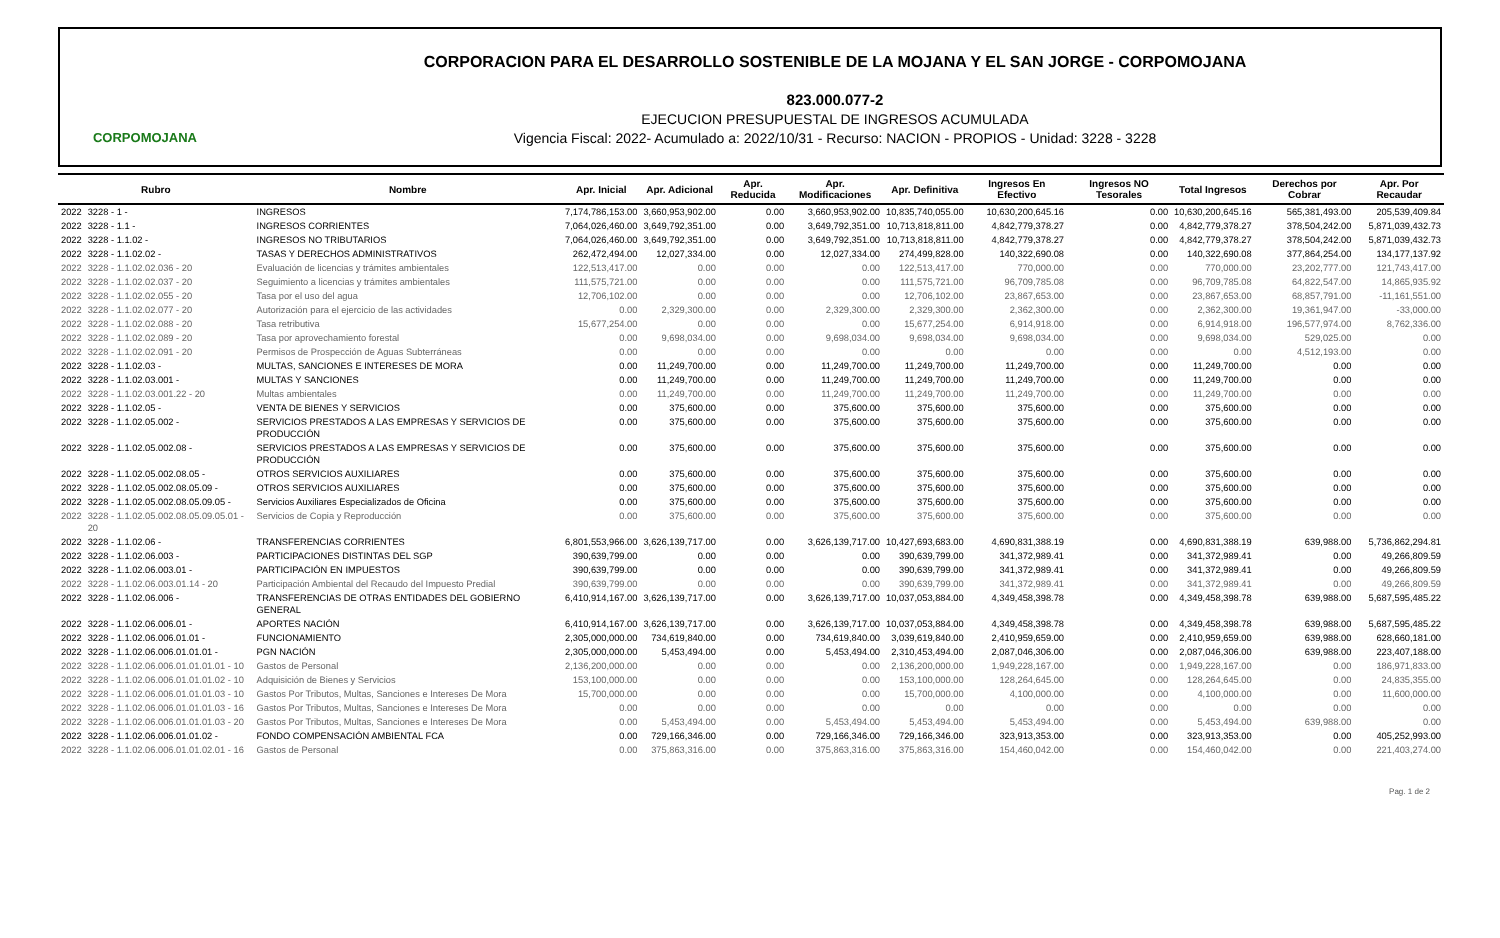CORPOMOJANA
CORPORACION PARA EL DESARROLLO SOSTENIBLE DE LA MOJANA Y EL SAN JORGE - CORPOMOJANA
823.000.077-2
EJECUCION PRESUPUESTAL DE INGRESOS ACUMULADA
Vigencia Fiscal: 2022- Acumulado a: 2022/10/31 - Recurso: NACION - PROPIOS - Unidad: 3228 - 3228
| Rubro | | Nombre | Apr. Inicial | Apr. Adicional | Apr. Reducida | Apr. Modificaciones | Apr. Definitiva | Ingresos En Efectivo | Ingresos NO Tesorales | Total Ingresos | Derechos por Cobrar | Apr. Por Recaudar |
| --- | --- | --- | --- | --- | --- | --- | --- | --- | --- | --- | --- | --- |
| 2022 | 3228 - 1 - | INGRESOS | 7,174,786,153.00 | 3,660,953,902.00 | 0.00 | 3,660,953,902.00 | 10,835,740,055.00 | 10,630,200,645.16 | 0.00 | 10,630,200,645.16 | 565,381,493.00 | 205,539,409.84 |
| 2022 | 3228 - 1.1 - | INGRESOS CORRIENTES | 7,064,026,460.00 | 3,649,792,351.00 | 0.00 | 3,649,792,351.00 | 10,713,818,811.00 | 4,842,779,378.27 | 0.00 | 4,842,779,378.27 | 378,504,242.00 | 5,871,039,432.73 |
| 2022 | 3228 - 1.1.02 - | INGRESOS NO TRIBUTARIOS | 7,064,026,460.00 | 3,649,792,351.00 | 0.00 | 3,649,792,351.00 | 10,713,818,811.00 | 4,842,779,378.27 | 0.00 | 4,842,779,378.27 | 378,504,242.00 | 5,871,039,432.73 |
| 2022 | 3228 - 1.1.02.02 - | TASAS Y DERECHOS ADMINISTRATIVOS | 262,472,494.00 | 12,027,334.00 | 0.00 | 12,027,334.00 | 274,499,828.00 | 140,322,690.08 | 0.00 | 140,322,690.08 | 377,864,254.00 | 134,177,137.92 |
| 2022 | 3228 - 1.1.02.02.036 - 20 | Evaluación de licencias y trámites ambientales | 122,513,417.00 | 0.00 | 0.00 | 0.00 | 122,513,417.00 | 770,000.00 | 0.00 | 770,000.00 | 23,202,777.00 | 121,743,417.00 |
| 2022 | 3228 - 1.1.02.02.037 - 20 | Seguimiento a licencias y trámites ambientales | 111,575,721.00 | 0.00 | 0.00 | 0.00 | 111,575,721.00 | 96,709,785.08 | 0.00 | 96,709,785.08 | 64,822,547.00 | 14,865,935.92 |
| 2022 | 3228 - 1.1.02.02.055 - 20 | Tasa por el uso del agua | 12,706,102.00 | 0.00 | 0.00 | 0.00 | 12,706,102.00 | 23,867,653.00 | 0.00 | 23,867,653.00 | 68,857,791.00 | -11,161,551.00 |
| 2022 | 3228 - 1.1.02.02.077 - 20 | Autorización para el ejercicio de las actividades | 0.00 | 2,329,300.00 | 0.00 | 2,329,300.00 | 2,329,300.00 | 2,362,300.00 | 0.00 | 2,362,300.00 | 19,361,947.00 | -33,000.00 |
| 2022 | 3228 - 1.1.02.02.088 - 20 | Tasa retributiva | 15,677,254.00 | 0.00 | 0.00 | 0.00 | 15,677,254.00 | 6,914,918.00 | 0.00 | 6,914,918.00 | 196,577,974.00 | 8,762,336.00 |
| 2022 | 3228 - 1.1.02.02.089 - 20 | Tasa por aprovechamiento forestal | 0.00 | 9,698,034.00 | 0.00 | 9,698,034.00 | 9,698,034.00 | 9,698,034.00 | 0.00 | 9,698,034.00 | 529,025.00 | 0.00 |
| 2022 | 3228 - 1.1.02.02.091 - 20 | Permisos de Prospección de Aguas Subterráneas | 0.00 | 0.00 | 0.00 | 0.00 | 0.00 | 0.00 | 0.00 | 0.00 | 4,512,193.00 | 0.00 |
| 2022 | 3228 - 1.1.02.03 - | MULTAS, SANCIONES E INTERESES DE MORA | 0.00 | 11,249,700.00 | 0.00 | 11,249,700.00 | 11,249,700.00 | 11,249,700.00 | 0.00 | 11,249,700.00 | 0.00 | 0.00 |
| 2022 | 3228 - 1.1.02.03.001 - | MULTAS Y SANCIONES | 0.00 | 11,249,700.00 | 0.00 | 11,249,700.00 | 11,249,700.00 | 11,249,700.00 | 0.00 | 11,249,700.00 | 0.00 | 0.00 |
| 2022 | 3228 - 1.1.02.03.001.22 - 20 | Multas ambientales | 0.00 | 11,249,700.00 | 0.00 | 11,249,700.00 | 11,249,700.00 | 11,249,700.00 | 0.00 | 11,249,700.00 | 0.00 | 0.00 |
| 2022 | 3228 - 1.1.02.05 - | VENTA DE BIENES Y SERVICIOS | 0.00 | 375,600.00 | 0.00 | 375,600.00 | 375,600.00 | 375,600.00 | 0.00 | 375,600.00 | 0.00 | 0.00 |
| 2022 | 3228 - 1.1.02.05.002 - | SERVICIOS PRESTADOS A LAS EMPRESAS Y SERVICIOS DE PRODUCCIÓN | 0.00 | 375,600.00 | 0.00 | 375,600.00 | 375,600.00 | 375,600.00 | 0.00 | 375,600.00 | 0.00 | 0.00 |
| 2022 | 3228 - 1.1.02.05.002.08 - | SERVICIOS PRESTADOS A LAS EMPRESAS Y SERVICIOS DE PRODUCCIÓN | 0.00 | 375,600.00 | 0.00 | 375,600.00 | 375,600.00 | 375,600.00 | 0.00 | 375,600.00 | 0.00 | 0.00 |
| 2022 | 3228 - 1.1.02.05.002.08.05 - | OTROS SERVICIOS AUXILIARES | 0.00 | 375,600.00 | 0.00 | 375,600.00 | 375,600.00 | 375,600.00 | 0.00 | 375,600.00 | 0.00 | 0.00 |
| 2022 | 3228 - 1.1.02.05.002.08.05.09 - | OTROS SERVICIOS AUXILIARES | 0.00 | 375,600.00 | 0.00 | 375,600.00 | 375,600.00 | 375,600.00 | 0.00 | 375,600.00 | 0.00 | 0.00 |
| 2022 | 3228 - 1.1.02.05.002.08.05.09.05 - | Servicios Auxiliares Especializados de Oficina | 0.00 | 375,600.00 | 0.00 | 375,600.00 | 375,600.00 | 375,600.00 | 0.00 | 375,600.00 | 0.00 | 0.00 |
| 2022 | 3228 - 1.1.02.05.002.08.05.09.05.01 - 20 | Servicios de Copia y Reproducción | 0.00 | 375,600.00 | 0.00 | 375,600.00 | 375,600.00 | 375,600.00 | 0.00 | 375,600.00 | 0.00 | 0.00 |
| 2022 | 3228 - 1.1.02.06 - | TRANSFERENCIAS CORRIENTES | 6,801,553,966.00 | 3,626,139,717.00 | 0.00 | 3,626,139,717.00 | 10,427,693,683.00 | 4,690,831,388.19 | 0.00 | 4,690,831,388.19 | 639,988.00 | 5,736,862,294.81 |
| 2022 | 3228 - 1.1.02.06.003 - | PARTICIPACIONES DISTINTAS DEL SGP | 390,639,799.00 | 0.00 | 0.00 | 0.00 | 390,639,799.00 | 341,372,989.41 | 0.00 | 341,372,989.41 | 0.00 | 49,266,809.59 |
| 2022 | 3228 - 1.1.02.06.003.01 - | PARTICIPACIÓN EN IMPUESTOS | 390,639,799.00 | 0.00 | 0.00 | 0.00 | 390,639,799.00 | 341,372,989.41 | 0.00 | 341,372,989.41 | 0.00 | 49,266,809.59 |
| 2022 | 3228 - 1.1.02.06.003.01.14 - 20 | Participación Ambiental del Recaudo del Impuesto Predial | 390,639,799.00 | 0.00 | 0.00 | 0.00 | 390,639,799.00 | 341,372,989.41 | 0.00 | 341,372,989.41 | 0.00 | 49,266,809.59 |
| 2022 | 3228 - 1.1.02.06.006 - | TRANSFERENCIAS DE OTRAS ENTIDADES DEL GOBIERNO GENERAL | 6,410,914,167.00 | 3,626,139,717.00 | 0.00 | 3,626,139,717.00 | 10,037,053,884.00 | 4,349,458,398.78 | 0.00 | 4,349,458,398.78 | 639,988.00 | 5,687,595,485.22 |
| 2022 | 3228 - 1.1.02.06.006.01 - | APORTES NACIÓN | 6,410,914,167.00 | 3,626,139,717.00 | 0.00 | 3,626,139,717.00 | 10,037,053,884.00 | 4,349,458,398.78 | 0.00 | 4,349,458,398.78 | 639,988.00 | 5,687,595,485.22 |
| 2022 | 3228 - 1.1.02.06.006.01.01 - | FUNCIONAMIENTO | 2,305,000,000.00 | 734,619,840.00 | 0.00 | 734,619,840.00 | 3,039,619,840.00 | 2,410,959,659.00 | 0.00 | 2,410,959,659.00 | 639,988.00 | 628,660,181.00 |
| 2022 | 3228 - 1.1.02.06.006.01.01.01 - | PGN NACIÓN | 2,305,000,000.00 | 5,453,494.00 | 0.00 | 5,453,494.00 | 2,310,453,494.00 | 2,087,046,306.00 | 0.00 | 2,087,046,306.00 | 639,988.00 | 223,407,188.00 |
| 2022 | 3228 - 1.1.02.06.006.01.01.01.01 - 10 | Gastos de Personal | 2,136,200,000.00 | 0.00 | 0.00 | 0.00 | 2,136,200,000.00 | 1,949,228,167.00 | 0.00 | 1,949,228,167.00 | 0.00 | 186,971,833.00 |
| 2022 | 3228 - 1.1.02.06.006.01.01.01.02 - 10 | Adquisición de Bienes y Servicios | 153,100,000.00 | 0.00 | 0.00 | 0.00 | 153,100,000.00 | 128,264,645.00 | 0.00 | 128,264,645.00 | 0.00 | 24,835,355.00 |
| 2022 | 3228 - 1.1.02.06.006.01.01.01.03 - 10 | Gastos Por Tributos, Multas, Sanciones e Intereses De Mora | 15,700,000.00 | 0.00 | 0.00 | 0.00 | 15,700,000.00 | 4,100,000.00 | 0.00 | 4,100,000.00 | 0.00 | 11,600,000.00 |
| 2022 | 3228 - 1.1.02.06.006.01.01.01.03 - 16 | Gastos Por Tributos, Multas, Sanciones e Intereses De Mora | 0.00 | 0.00 | 0.00 | 0.00 | 0.00 | 0.00 | 0.00 | 0.00 | 0.00 | 0.00 |
| 2022 | 3228 - 1.1.02.06.006.01.01.01.03 - 20 | Gastos Por Tributos, Multas, Sanciones e Intereses De Mora | 0.00 | 5,453,494.00 | 0.00 | 5,453,494.00 | 5,453,494.00 | 5,453,494.00 | 0.00 | 5,453,494.00 | 639,988.00 | 0.00 |
| 2022 | 3228 - 1.1.02.06.006.01.01.02 - | FONDO COMPENSACIÓN AMBIENTAL FCA | 0.00 | 729,166,346.00 | 0.00 | 729,166,346.00 | 729,166,346.00 | 323,913,353.00 | 0.00 | 323,913,353.00 | 0.00 | 405,252,993.00 |
| 2022 | 3228 - 1.1.02.06.006.01.01.02.01 - 16 | Gastos de Personal | 0.00 | 375,863,316.00 | 0.00 | 375,863,316.00 | 375,863,316.00 | 154,460,042.00 | 0.00 | 154,460,042.00 | 0.00 | 221,403,274.00 |
Pag. 1 de 2